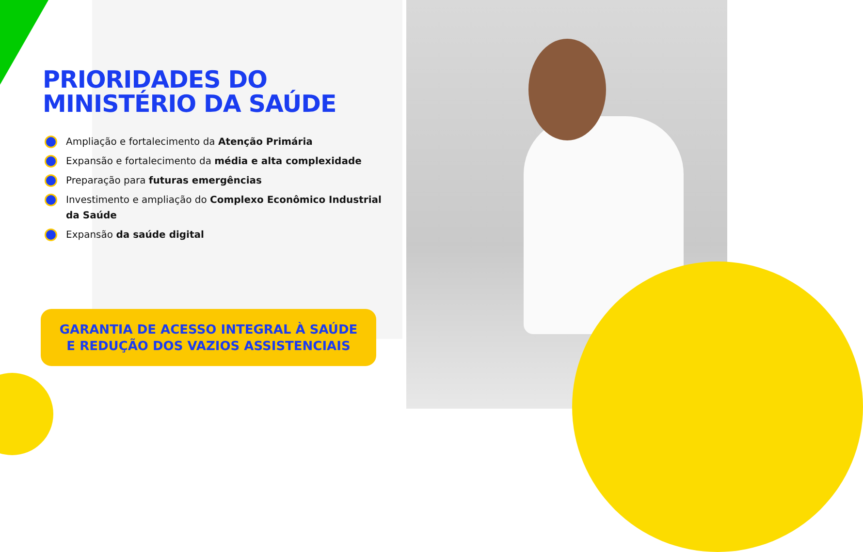PRIORIDADES DO
MINISTÉRIO DA SAÚDE
Ampliação e fortalecimento da Atenção Primária
Expansão e fortalecimento da média e alta complexidade
Preparação para futuras emergências
Investimento e ampliação do Complexo Econômico Industrial da Saúde
Expansão da saúde digital
GARANTIA DE ACESSO INTEGRAL À SAÚDE
E REDUÇÃO DOS VAZIOS ASSISTENCIAIS